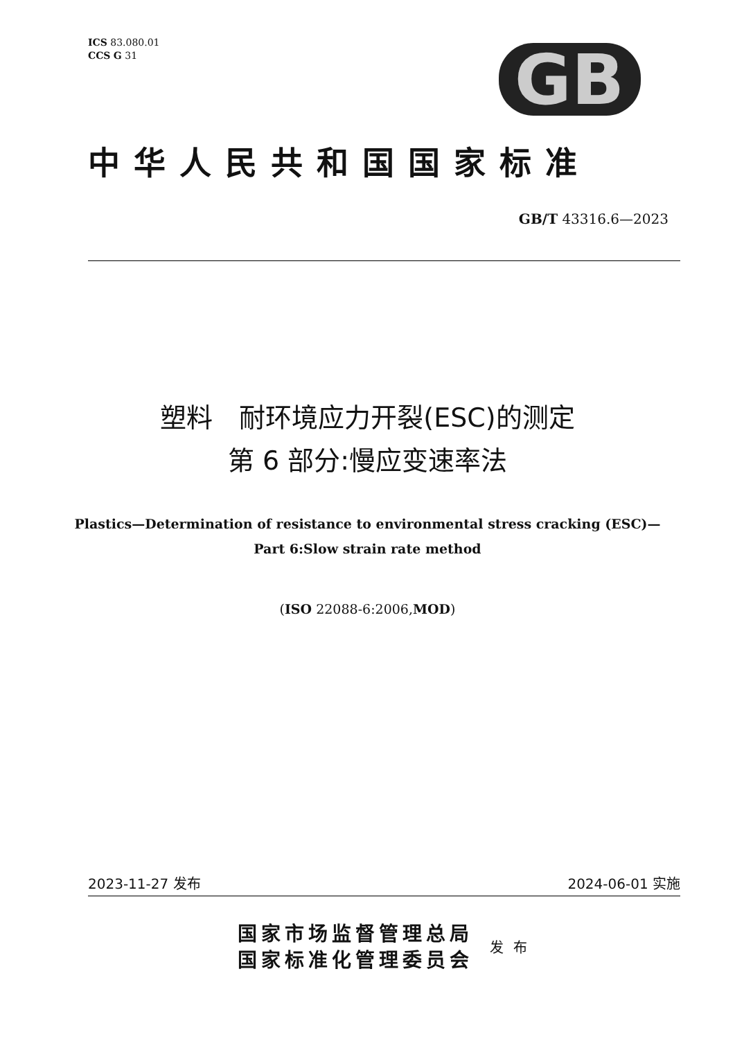ICS 83.080.01
CCS G 31
GB
中华人民共和国国家标准
GB/T 43316.6—2023
塑料　耐环境应力开裂(ESC)的测定
第 6 部分:慢应变速率法
Plastics—Determination of resistance to environmental stress cracking (ESC)—
Part 6:Slow strain rate method
(ISO 22088-6:2006,MOD)
2023-11-27 发布 2024-06-01 实施
国家市场监督管理总局
国家标准化管理委员会
发布